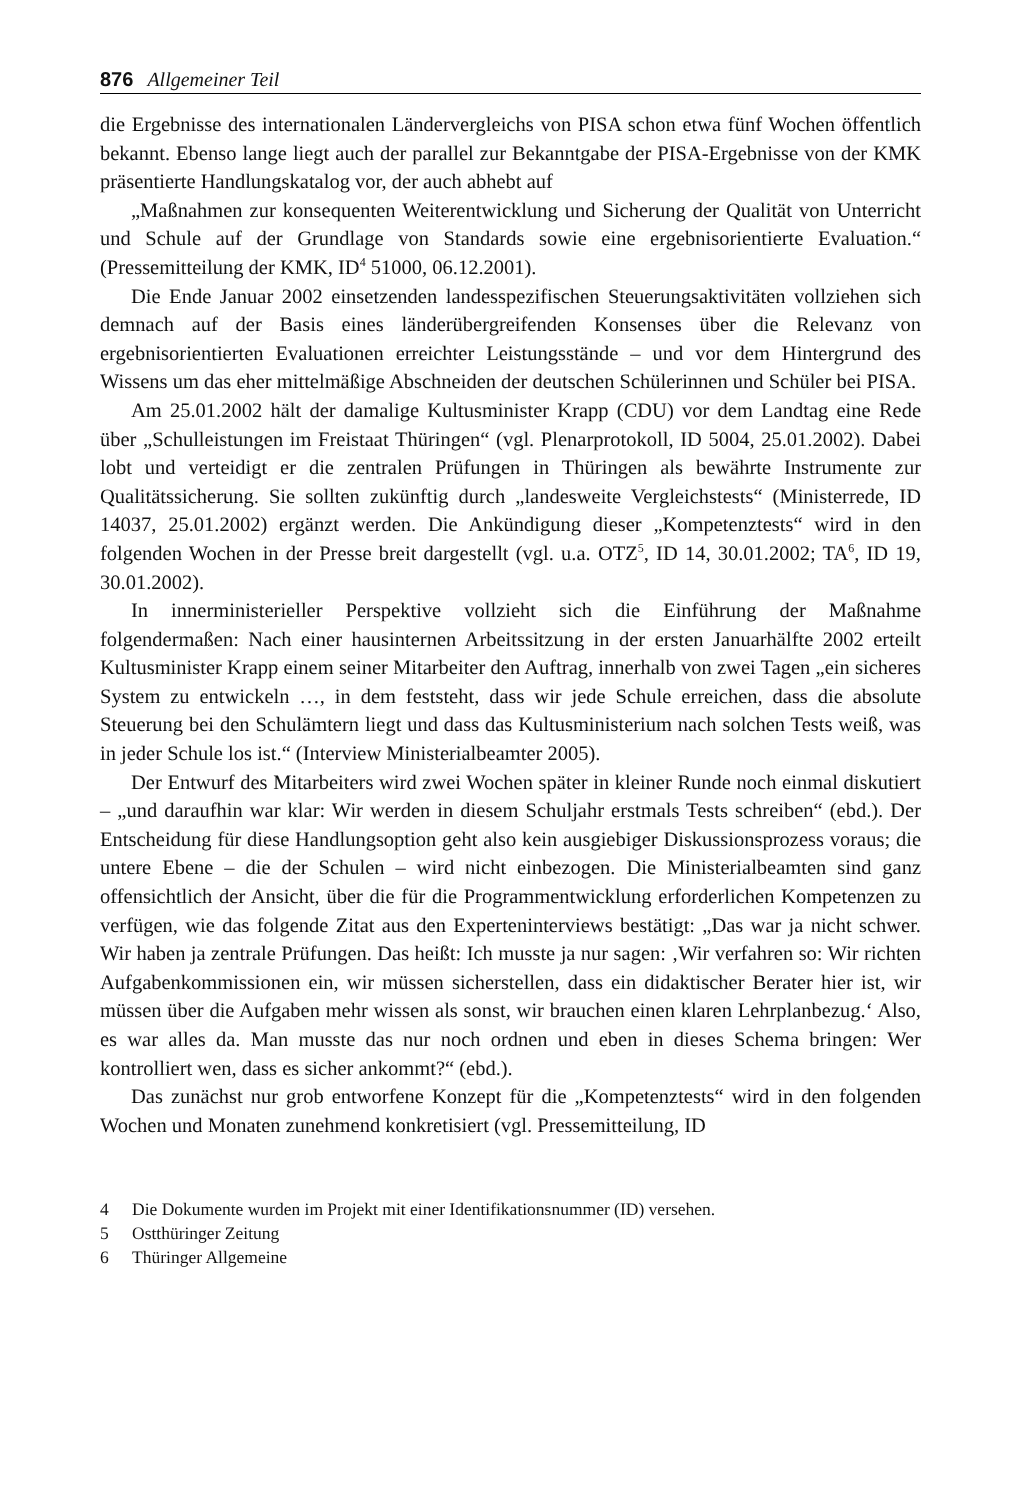876 Allgemeiner Teil
die Ergebnisse des internationalen Ländervergleichs von PISA schon etwa fünf Wochen öffentlich bekannt. Ebenso lange liegt auch der parallel zur Bekanntgabe der PISA-Ergebnisse von der KMK präsentierte Handlungskatalog vor, der auch abhebt auf
„Maßnahmen zur konsequenten Weiterentwicklung und Sicherung der Qualität von Unterricht und Schule auf der Grundlage von Standards sowie eine ergebnisorientierte Evaluation.“ (Pressemitteilung der KMK, ID<sup>4</sup> 51000, 06.12.2001).
Die Ende Januar 2002 einsetzenden landesspezifischen Steuerungsaktivitäten vollziehen sich demnach auf der Basis eines länderübergreifenden Konsenses über die Relevanz von ergebnisorientierten Evaluationen erreichter Leistungsstände – und vor dem Hintergrund des Wissens um das eher mittelmäßige Abschneiden der deutschen Schülerinnen und Schüler bei PISA.
Am 25.01.2002 hält der damalige Kultusminister Krapp (CDU) vor dem Landtag eine Rede über „Schulleistungen im Freistaat Thüringen“ (vgl. Plenarprotokoll, ID 5004, 25.01.2002). Dabei lobt und verteidigt er die zentralen Prüfungen in Thüringen als bewährte Instrumente zur Qualitätssicherung. Sie sollten zukünftig durch „landesweite Vergleichstests“ (Ministerrede, ID 14037, 25.01.2002) ergänzt werden. Die Ankündigung dieser „Kompetenztests“ wird in den folgenden Wochen in der Presse breit dargestellt (vgl. u.a. OTZ<sup>5</sup>, ID 14, 30.01.2002; TA<sup>6</sup>, ID 19, 30.01.2002).
In innerministerieller Perspektive vollzieht sich die Einführung der Maßnahme folgendermaßen: Nach einer hausinternen Arbeitssitzung in der ersten Januarhälfte 2002 erteilt Kultusminister Krapp einem seiner Mitarbeiter den Auftrag, innerhalb von zwei Tagen „ein sicheres System zu entwickeln …, in dem feststeht, dass wir jede Schule erreichen, dass die absolute Steuerung bei den Schulämtern liegt und dass das Kultusministerium nach solchen Tests weiß, was in jeder Schule los ist.“ (Interview Ministerialbeamter 2005).
Der Entwurf des Mitarbeiters wird zwei Wochen später in kleiner Runde noch einmal diskutiert – „und daraufhin war klar: Wir werden in diesem Schuljahr erstmals Tests schreiben“ (ebd.). Der Entscheidung für diese Handlungsoption geht also kein ausgiebiger Diskussionsprozess voraus; die untere Ebene – die der Schulen – wird nicht einbezogen. Die Ministerialbeamten sind ganz offensichtlich der Ansicht, über die für die Programmentwicklung erforderlichen Kompetenzen zu verfügen, wie das folgende Zitat aus den Experteninterviews bestätigt: „Das war ja nicht schwer. Wir haben ja zentrale Prüfungen. Das heißt: Ich musste ja nur sagen: ‚Wir verfahren so: Wir richten Aufgabenkommissionen ein, wir müssen sicherstellen, dass ein didaktischer Berater hier ist, wir müssen über die Aufgaben mehr wissen als sonst, wir brauchen einen klaren Lehrplanbezug.‘ Also, es war alles da. Man musste das nur noch ordnen und eben in dieses Schema bringen: Wer kontrolliert wen, dass es sicher ankommt?“ (ebd.).
Das zunächst nur grob entworfene Konzept für die „Kompetenztests“ wird in den folgenden Wochen und Monaten zunehmend konkretisiert (vgl. Pressemitteilung, ID
4 Die Dokumente wurden im Projekt mit einer Identifikationsnummer (ID) versehen.
5 Ostthüringer Zeitung
6 Thüringer Allgemeine